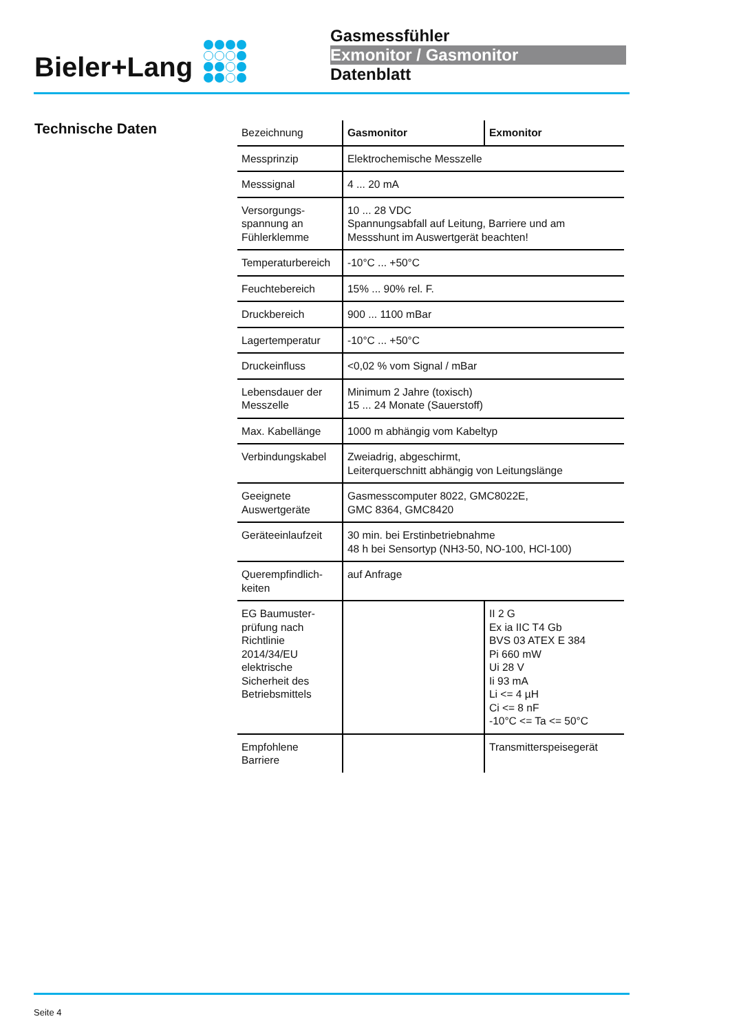Bieler+Lang
Gasmessfühler
Exmonitor / Gasmonitor
Datenblatt
Technische Daten
| Bezeichnung | Gasmonitor | Exmonitor |
| Messprinzip | Elektrochemische Messzelle | |
| Messsignal | 4 ... 20 mA | |
| Versorgungs- spannung an Fühlerklemme | 10 ... 28 VDC Spannungsabfall auf Leitung, Barriere und am Messshunt im Auswertgerät beachten! | |
| Temperaturbereich | -10°C ... +50°C | |
| Feuchtebereich | 15% ... 90% rel. F. | |
| Druckbereich | 900 ... 1100 mBar | |
| Lagertemperatur | -10°C ... +50°C | |
| Druckeinfluss | <0,02 % vom Signal / mBar | |
| Lebensdauer der Messzelle | Minimum 2 Jahre (toxisch) 15 ... 24 Monate (Sauerstoff) | |
| Max. Kabellänge | 1000 m abhängig vom Kabeltyp | |
| Verbindungskabel | Zweiadrig, abgeschirmt, Leiterquerschnitt abhängig von Leitungslänge | |
| Geeignete Auswertgeräte | Gasmesscomputer 8022, GMC8022E, GMC 8364, GMC8420 | |
| Geräteeinlaufzeit | 30 min. bei Erstinbetriebnahme 48 h bei Sensortyp (NH3-50, NO-100, HCl-100) | |
| Querempfindlich- keiten | auf Anfrage | |
| EG Baumuster- prüfung nach Richtlinie 2014/34/EU elektrische Sicherheit des Betriebsmittels | | II 2 G Ex ia IIC T4 Gb BVS 03 ATEX E 384 Pi 660 mW Ui 28 V Ii 93 mA Li <= 4 µH Ci <= 8 nF -10°C <= Ta <= 50°C |
| Empfohlene Barriere | | Transmitterspeisegerät |
Seite 4